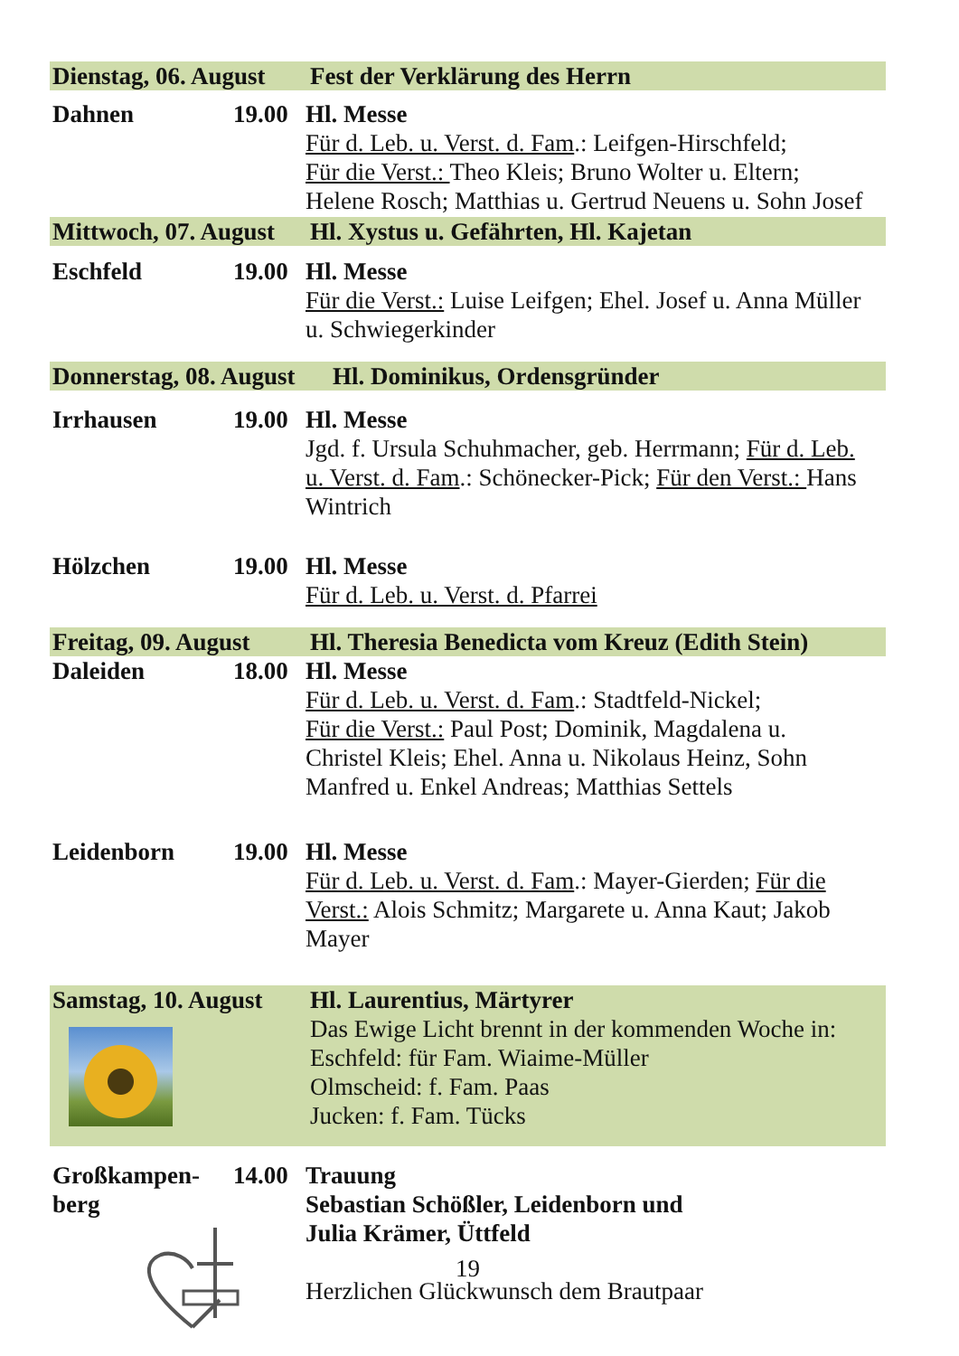Dienstag, 06. August Fest der Verklärung des Herrn
Dahnen 19.00 Hl. Messe
Für d. Leb. u. Verst. d. Fam.: Leifgen-Hirschfeld;
Für die Verst.: Theo Kleis; Bruno Wolter u. Eltern;
Helene Rosch; Matthias u. Gertrud Neuens u. Sohn Josef
Mittwoch, 07. August Hl. Xystus u. Gefährten, Hl. Kajetan
Eschfeld 19.00 Hl. Messe
Für die Verst.: Luise Leifgen; Ehel. Josef u. Anna Müller
u. Schwiegerkinder
Donnerstag, 08. August Hl. Dominikus, Ordensgründer
Irrhausen 19.00 Hl. Messe
Jgd. f. Ursula Schuhmacher, geb. Herrmann; Für d. Leb.
u. Verst. d. Fam.: Schönecker-Pick; Für den Verst.: Hans
Wintrich
Hölzchen 19.00 Hl. Messe
Für d. Leb. u. Verst. d. Pfarrei
Freitag, 09. August Hl. Theresia Benedicta vom Kreuz (Edith Stein)
Daleiden 18.00 Hl. Messe
Für d. Leb. u. Verst. d. Fam.: Stadtfeld-Nickel;
Für die Verst.: Paul Post; Dominik, Magdalena u.
Christel Kleis; Ehel. Anna u. Nikolaus Heinz, Sohn
Manfred u. Enkel Andreas; Matthias Settels
Leidenborn 19.00 Hl. Messe
Für d. Leb. u. Verst. d. Fam.: Mayer-Gierden; Für die
Verst.: Alois Schmitz; Margarete u. Anna Kaut; Jakob
Mayer
Samstag, 10. August
Hl. Laurentius, Märtyrer
Das Ewige Licht brennt in der kommenden Woche in:
Eschfeld: für Fam. Wiaime-Müller
Olmscheid: f. Fam. Paas
Jucken: f. Fam. Tücks
Großkampen-
berg 14.00 Trauung
Sebastian Schößler, Leidenborn und
Julia Krämer, Üttfeld
Herzlichen Glückwunsch dem Brautpaar
19